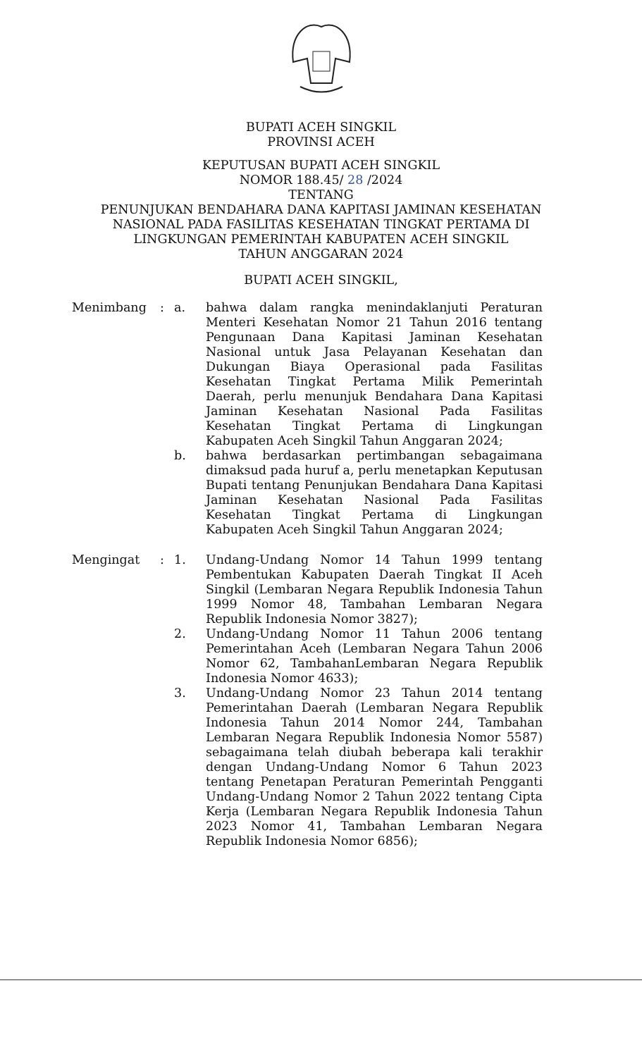BUPATI ACEH SINGKIL
PROVINSI ACEH
KEPUTUSAN BUPATI ACEH SINGKIL
NOMOR 188.45/ 28 /2024
TENTANG
PENUNJUKAN BENDAHARA DANA KAPITASI JAMINAN KESEHATAN
NASIONAL PADA FASILITAS KESEHATAN TINGKAT PERTAMA DI
LINGKUNGAN PEMERINTAH KABUPATEN ACEH SINGKIL
TAHUN ANGGARAN 2024
BUPATI ACEH SINGKIL,
| Menimbang | : | a. | bahwa dalam rangka menindaklanjuti Peraturan Menteri Kesehatan Nomor 21 Tahun 2016 tentang Pengunaan Dana Kapitasi Jaminan Kesehatan Nasional untuk Jasa Pelayanan Kesehatan dan Dukungan Biaya Operasional pada Fasilitas Kesehatan Tingkat Pertama Milik Pemerintah Daerah, perlu menunjuk Bendahara Dana Kapitasi Jaminan Kesehatan Nasional Pada Fasilitas Kesehatan Tingkat Pertama di Lingkungan Kabupaten Aceh Singkil Tahun Anggaran 2024; |
| | | b. | bahwa berdasarkan pertimbangan sebagaimana dimaksud pada huruf a, perlu menetapkan Keputusan Bupati tentang Penunjukan Bendahara Dana Kapitasi Jaminan Kesehatan Nasional Pada Fasilitas Kesehatan Tingkat Pertama di Lingkungan Kabupaten Aceh Singkil Tahun Anggaran 2024; |
| Mengingat | : | 1. | Undang-Undang Nomor 14 Tahun 1999 tentang Pembentukan Kabupaten Daerah Tingkat II Aceh Singkil (Lembaran Negara Republik Indonesia Tahun 1999 Nomor 48, Tambahan Lembaran Negara Republik Indonesia Nomor 3827); |
| | | 2. | Undang-Undang Nomor 11 Tahun 2006 tentang Pemerintahan Aceh (Lembaran Negara Tahun 2006 Nomor 62, TambahanLembaran Negara Republik Indonesia Nomor 4633); |
| | | 3. | Undang-Undang Nomor 23 Tahun 2014 tentang Pemerintahan Daerah (Lembaran Negara Republik Indonesia Tahun 2014 Nomor 244, Tambahan Lembaran Negara Republik Indonesia Nomor 5587) sebagaimana telah diubah beberapa kali terakhir dengan Undang-Undang Nomor 6 Tahun 2023 tentang Penetapan Peraturan Pemerintah Pengganti Undang-Undang Nomor 2 Tahun 2022 tentang Cipta Kerja (Lembaran Negara Republik Indonesia Tahun 2023 Nomor 41, Tambahan Lembaran Negara Republik Indonesia Nomor 6856); |